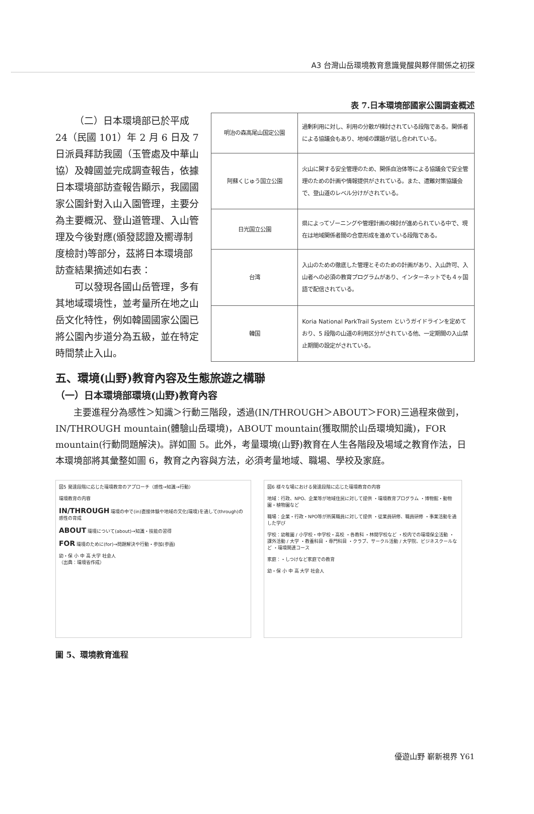A3 台灣山岳環境教育意識覺醒與夥伴關係之初探
表 7.日本環境部國家公園調查概述
（二）日本環境部已於平成24（民國 101）年 2 月 6 日及 7 日派員拜訪我國（玉管處及中華山協）及韓國並完成調查報告，依據日本環境部訪查報告顯示，我國國家公園針對入山入園管理，主要分為主要概況、登山道管理、入山管理及今後對應(頒發認證及嚮導制度檢討)等部分，茲將日本環境部訪查結果摘述如右表：
可以發現各國山岳管理，多有其地域環境性，並考量所在地之山岳文化特性，例如韓國國家公園已將公園內步道分為五級，並在特定時間禁止入山。
| 明治の森高尾山国定公園 | 過剰利用に対し、利用の分散が検討されている段階である。関係者による協議会もあり、地域の課題が話し合われている。 |
| 阿蘇くじゅう国立公園 | 火山に関する安全管理のため、関係自治体等による協議会で安全管理のための計画や情報提供がされている。また、遭難対策協議会で、登山道のレベル分けがされている。 |
| 日光国立公園 | 県によってゾーニングや管理計画の検討が進められている中で、現在は地域関係者間の合意形成を進めている段階である。 |
| 台湾 | 入山のための徹底した管理とそのための計画があり、入山許可、入山者への必須の教育プログラムがあり、インターネットでも４ヶ国語で配信されている。 |
| 韓国 | Koria National ParkTrail System というガイドラインを定めており、5 段階の山道の利用区分がされている他、一定期間の入山禁止期間の設定がされている。 |
五、環境(山野)教育內容及生態旅遊之構聯
（一）日本環境部環境(山野)教育內容
主要進程分為感性＞知識＞行動三階段，透過(IN/THROUGH＞ABOUT＞FOR)三過程來做到，IN/THROUGH mountain(體驗山岳環境)，ABOUT mountain(獲取關於山岳環境知識)，FOR mountain(行動問題解決)。詳如圖 5。此外，考量環境(山野)教育在人生各階段及場域之教育作法，日本環境部將其彙整如圖 6，教育之內容與方法，必須考量地域、職場、學校及家庭。
図5 発達段階に応じた環境教育のアプローチ（感性→知識→行動）
環境教育の内容
IN/THROUGH 環境の中で(in)直接体験や地域の文化(環境)を通して(through)の感性の育成
ABOUT 環境について(about)→知識・技能の習得
FOR 環境のために(for)→問題解決や行動・参加(参画)
幼・保 小 中 高 大学 社会人
（出典：環境省作成）
図6 様々な場における発達段階に応じた環境教育の内容
地域：行政、NPO、企業等が地域住民に対して提供 ・環境教育プログラム ・博物館・動物園・植物園など
職場：企業・行政・NPO等が所属職員に対して提供 ・従業員研修、職員研修 ・事業活動を通した学び
学校：幼稚園 / 小学校・中学校・高校 ・各教科 ・林間学校など ・校内での環境保全活動 ・課外活動 / 大学 ・教養科目 ・専門科目 ・クラブ、サークル活動 / 大学院、ビジネスクールなど ・環境関連コース
家庭：・しつけなど家庭での教育
幼・保 小 中 高 大学 社会人
圖 5、環境教育進程
優遊山野 嶄新視界 Y61